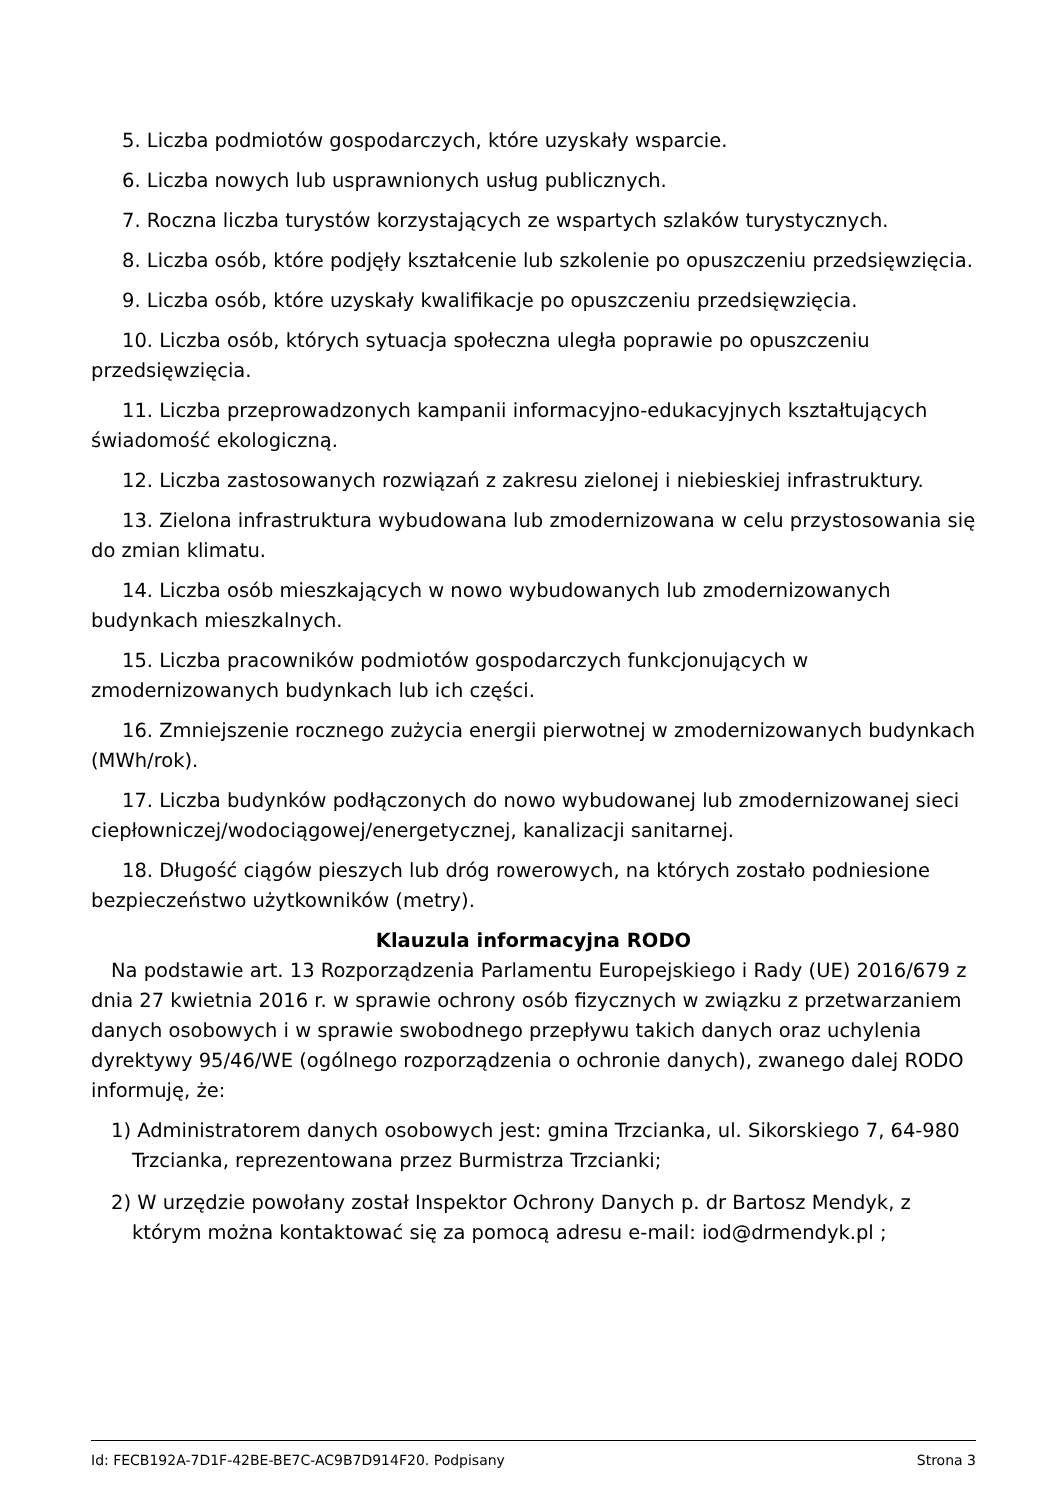5. Liczba podmiotów gospodarczych, które uzyskały wsparcie.
6. Liczba nowych lub usprawnionych usług publicznych.
7. Roczna liczba turystów korzystających ze wspartych szlaków turystycznych.
8. Liczba osób, które podjęły kształcenie lub szkolenie po opuszczeniu przedsięwzięcia.
9. Liczba osób, które uzyskały kwalifikacje po opuszczeniu przedsięwzięcia.
10. Liczba osób, których sytuacja społeczna uległa poprawie po opuszczeniu przedsięwzięcia.
11. Liczba przeprowadzonych kampanii informacyjno-edukacyjnych kształtujących świadomość ekologiczną.
12. Liczba zastosowanych rozwiązań z zakresu zielonej i niebieskiej infrastruktury.
13. Zielona infrastruktura wybudowana lub zmodernizowana w celu przystosowania się do zmian klimatu.
14. Liczba osób mieszkających w nowo wybudowanych lub zmodernizowanych budynkach mieszkalnych.
15. Liczba pracowników podmiotów gospodarczych funkcjonujących w zmodernizowanych budynkach lub ich części.
16. Zmniejszenie rocznego zużycia energii pierwotnej w zmodernizowanych budynkach (MWh/rok).
17. Liczba budynków podłączonych do nowo wybudowanej lub zmodernizowanej sieci ciepłowniczej/wodociągowej/energetycznej, kanalizacji sanitarnej.
18. Długość ciągów pieszych lub dróg rowerowych, na których zostało podniesione bezpieczeństwo użytkowników (metry).
Klauzula informacyjna RODO
Na podstawie art. 13 Rozporządzenia Parlamentu Europejskiego i Rady (UE) 2016/679 z dnia 27 kwietnia 2016 r. w sprawie ochrony osób fizycznych w związku z przetwarzaniem danych osobowych i w sprawie swobodnego przepływu takich danych oraz uchylenia dyrektywy 95/46/WE (ogólnego rozporządzenia o ochronie danych), zwanego dalej RODO informuję, że:
1) Administratorem danych osobowych jest: gmina Trzcianka, ul. Sikorskiego 7, 64-980 Trzcianka, reprezentowana przez Burmistrza Trzcianki;
2) W urzędzie powołany został Inspektor Ochrony Danych p. dr Bartosz Mendyk, z którym można kontaktować się za pomocą adresu e-mail: iod@drmendyk.pl ;
Id: FECB192A-7D1F-42BE-BE7C-AC9B7D914F20. Podpisany Strona 3